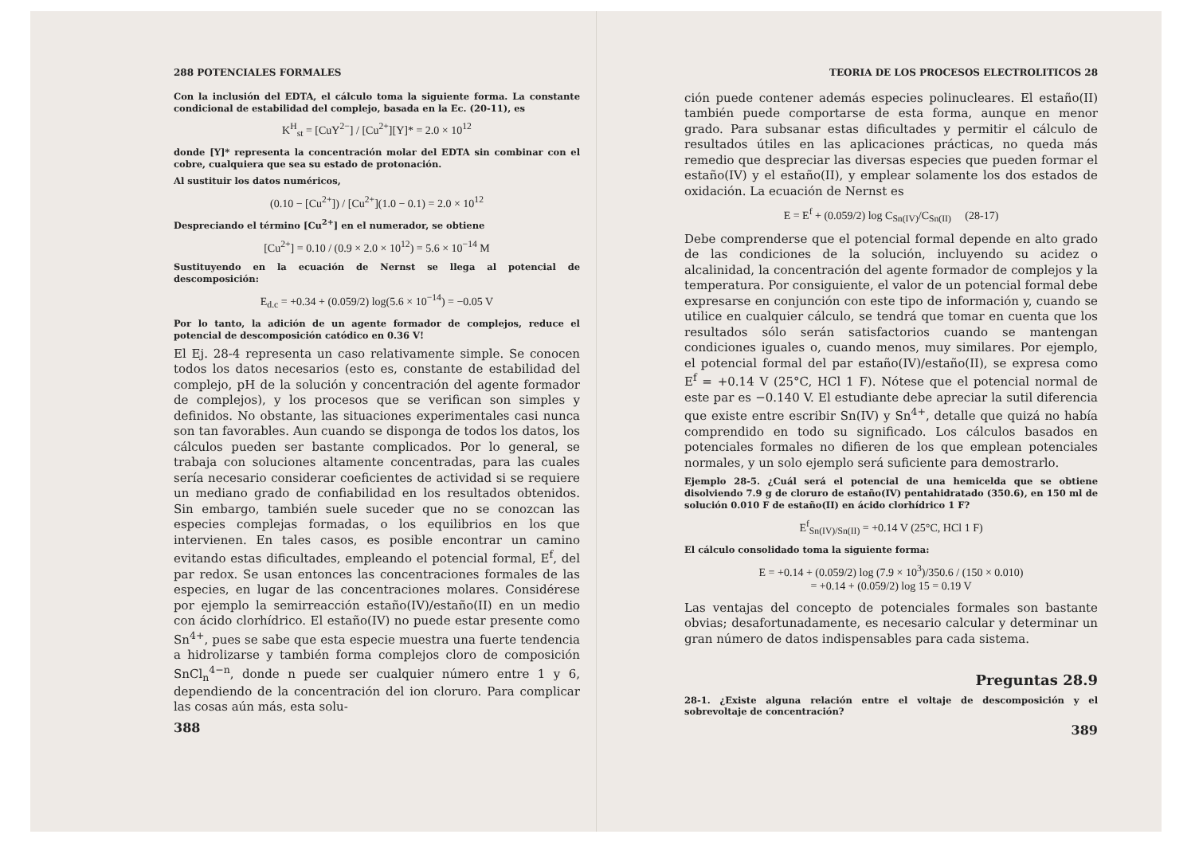288 POTENCIALES FORMALES
Con la inclusión del EDTA, el cálculo toma la siguiente forma. La constante condicional de estabilidad del complejo, basada en la Ec. (20-11), es
K<sup>H</sup><sub>st</sub> = [CuY<sup>2−</sup>] / [Cu<sup>2+</sup>][Y]* = 2.0 × 10<sup>12</sup>
donde [Y]* representa la concentración molar del EDTA sin combinar con el cobre, cualquiera que sea su estado de protonación.
Al sustituir los datos numéricos,
(0.10 − [Cu<sup>2+</sup>]) / [Cu<sup>2+</sup>](1.0 − 0.1) = 2.0 × 10<sup>12</sup>
Despreciando el término [Cu<sup>2+</sup>] en el numerador, se obtiene
[Cu<sup>2+</sup>] = 0.10 / (0.9 × 2.0 × 10<sup>12</sup>) = 5.6 × 10<sup>−14</sup> M
Sustituyendo en la ecuación de Nernst se llega al potencial de descomposición:
E<sub>d.c</sub> = +0.34 + (0.059/2) log(5.6 × 10<sup>−14</sup>) = −0.05 V
Por lo tanto, la adición de un agente formador de complejos, reduce el potencial de descomposición catódico en 0.36 V!
El Ej. 28-4 representa un caso relativamente simple. Se conocen todos los datos necesarios (esto es, constante de estabilidad del complejo, pH de la solución y concentración del agente formador de complejos), y los procesos que se verifican son simples y definidos. No obstante, las situaciones experimentales casi nunca son tan favorables. Aun cuando se disponga de todos los datos, los cálculos pueden ser bastante complicados. Por lo general, se trabaja con soluciones altamente concentradas, para las cuales sería necesario considerar coeficientes de actividad si se requiere un mediano grado de confiabilidad en los resultados obtenidos. Sin embargo, también suele suceder que no se conozcan las especies complejas formadas, o los equilibrios en los que intervienen. En tales casos, es posible encontrar un camino evitando estas dificultades, empleando el potencial formal, E<sup>f</sup>, del par redox. Se usan entonces las concentraciones formales de las especies, en lugar de las concentraciones molares. Considérese por ejemplo la semirreacción estaño(IV)/estaño(II) en un medio con ácido clorhídrico. El estaño(IV) no puede estar presente como Sn<sup>4+</sup>, pues se sabe que esta especie muestra una fuerte tendencia a hidrolizarse y también forma complejos cloro de composición SnCl<sub>n</sub><sup>4−n</sup>, donde n puede ser cualquier número entre 1 y 6, dependiendo de la concentración del ion cloruro. Para complicar las cosas aún más, esta solu-
388
TEORIA DE LOS PROCESOS ELECTROLITICOS 28
ción puede contener además especies polinucleares. El estaño(II) también puede comportarse de esta forma, aunque en menor grado. Para subsanar estas dificultades y permitir el cálculo de resultados útiles en las aplicaciones prácticas, no queda más remedio que despreciar las diversas especies que pueden formar el estaño(IV) y el estaño(II), y emplear solamente los dos estados de oxidación. La ecuación de Nernst es
E = E<sup>f</sup> + (0.059/2) log C<sub>Sn(IV)</sub>/C<sub>Sn(II)</sub> (28-17)
Debe comprenderse que el potencial formal depende en alto grado de las condiciones de la solución, incluyendo su acidez o alcalinidad, la concentración del agente formador de complejos y la temperatura. Por consiguiente, el valor de un potencial formal debe expresarse en conjunción con este tipo de información y, cuando se utilice en cualquier cálculo, se tendrá que tomar en cuenta que los resultados sólo serán satisfactorios cuando se mantengan condiciones iguales o, cuando menos, muy similares. Por ejemplo, el potencial formal del par estaño(IV)/estaño(II), se expresa como E<sup>f</sup> = +0.14 V (25°C, HCl 1 F). Nótese que el potencial normal de este par es −0.140 V. El estudiante debe apreciar la sutil diferencia que existe entre escribir Sn(IV) y Sn<sup>4+</sup>, detalle que quizá no había comprendido en todo su significado. Los cálculos basados en potenciales formales no difieren de los que emplean potenciales normales, y un solo ejemplo será suficiente para demostrarlo.
Ejemplo 28-5. ¿Cuál será el potencial de una hemicelda que se obtiene disolviendo 7.9 g de cloruro de estaño(IV) pentahidratado (350.6), en 150 ml de solución 0.010 F de estaño(II) en ácido clorhídrico 1 F?
E<sup>f</sup><sub>Sn(IV)/Sn(II)</sub> = +0.14 V (25°C, HCl 1 F)
El cálculo consolidado toma la siguiente forma:
E = +0.14 + (0.059/2) log (7.9 × 10<sup>3</sup>)/350.6 / (150 × 0.010)
= +0.14 + (0.059/2) log 15 = 0.19 V
Las ventajas del concepto de potenciales formales son bastante obvias; desafortunadamente, es necesario calcular y determinar un gran número de datos indispensables para cada sistema.
Preguntas 28.9
28-1. ¿Existe alguna relación entre el voltaje de descomposición y el sobrevoltaje de concentración?
389